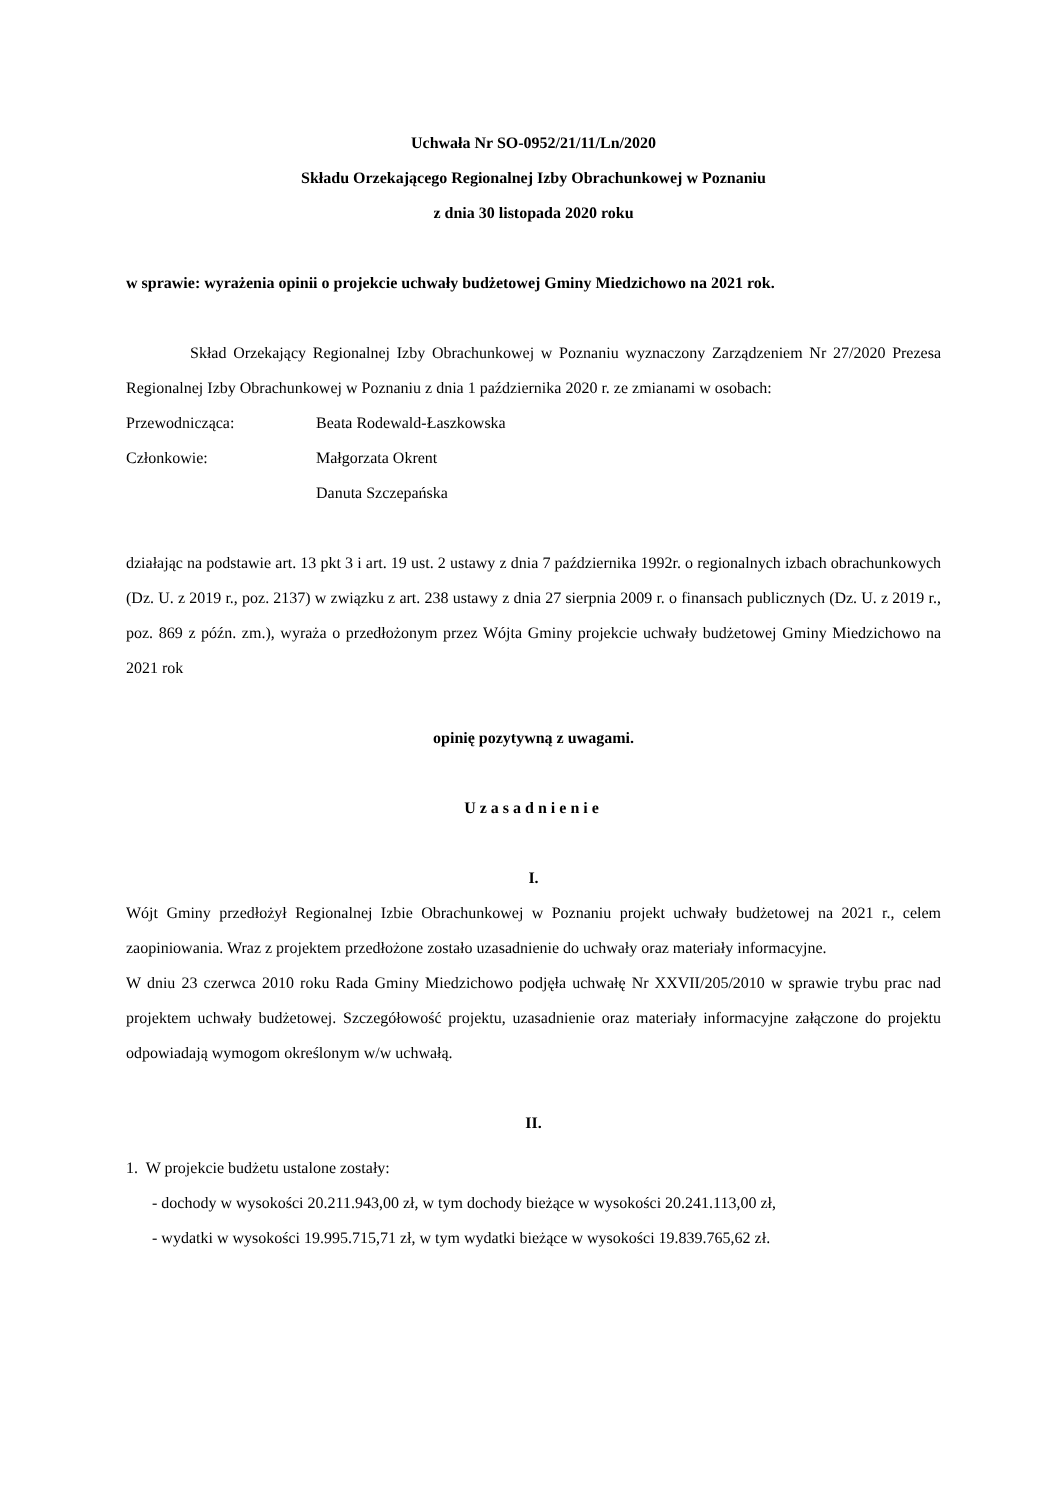Uchwała Nr SO-0952/21/11/Ln/2020
Składu Orzekającego Regionalnej Izby Obrachunkowej w Poznaniu
z dnia 30 listopada 2020 roku
w sprawie: wyrażenia opinii o projekcie uchwały budżetowej Gminy Miedzichowo na 2021 rok.
Skład Orzekający Regionalnej Izby Obrachunkowej w Poznaniu wyznaczony Zarządzeniem Nr 27/2020 Prezesa Regionalnej Izby Obrachunkowej w Poznaniu z dnia 1 października 2020 r. ze zmianami w osobach:
Przewodnicząca: Beata Rodewald-Łaszkowska
Członkowie: Małgorzata Okrent
Danuta Szczepańska
działając na podstawie art. 13 pkt 3 i art. 19 ust. 2 ustawy z dnia 7 października 1992r. o regionalnych izbach obrachunkowych (Dz. U. z 2019 r., poz. 2137) w związku z art. 238 ustawy z dnia 27 sierpnia 2009 r. o finansach publicznych (Dz. U. z 2019 r., poz. 869 z późn. zm.), wyraża o przedłożonym przez Wójta Gminy projekcie uchwały budżetowej Gminy Miedzichowo na 2021 rok
opinię pozytywną z uwagami.
Uzasadnienie
I.
Wójt Gminy przedłożył Regionalnej Izbie Obrachunkowej w Poznaniu projekt uchwały budżetowej na 2021 r., celem zaopiniowania. Wraz z projektem przedłożone zostało uzasadnienie do uchwały oraz materiały informacyjne.
W dniu 23 czerwca 2010 roku Rada Gminy Miedzichowo podjęła uchwałę Nr XXVII/205/2010 w sprawie trybu prac nad projektem uchwały budżetowej. Szczegółowość projektu, uzasadnienie oraz materiały informacyjne załączone do projektu odpowiadają wymogom określonym w/w uchwałą.
II.
1. W projekcie budżetu ustalone zostały:
- dochody w wysokości 20.211.943,00 zł, w tym dochody bieżące w wysokości 20.241.113,00 zł,
- wydatki w wysokości 19.995.715,71 zł, w tym wydatki bieżące w wysokości 19.839.765,62 zł.